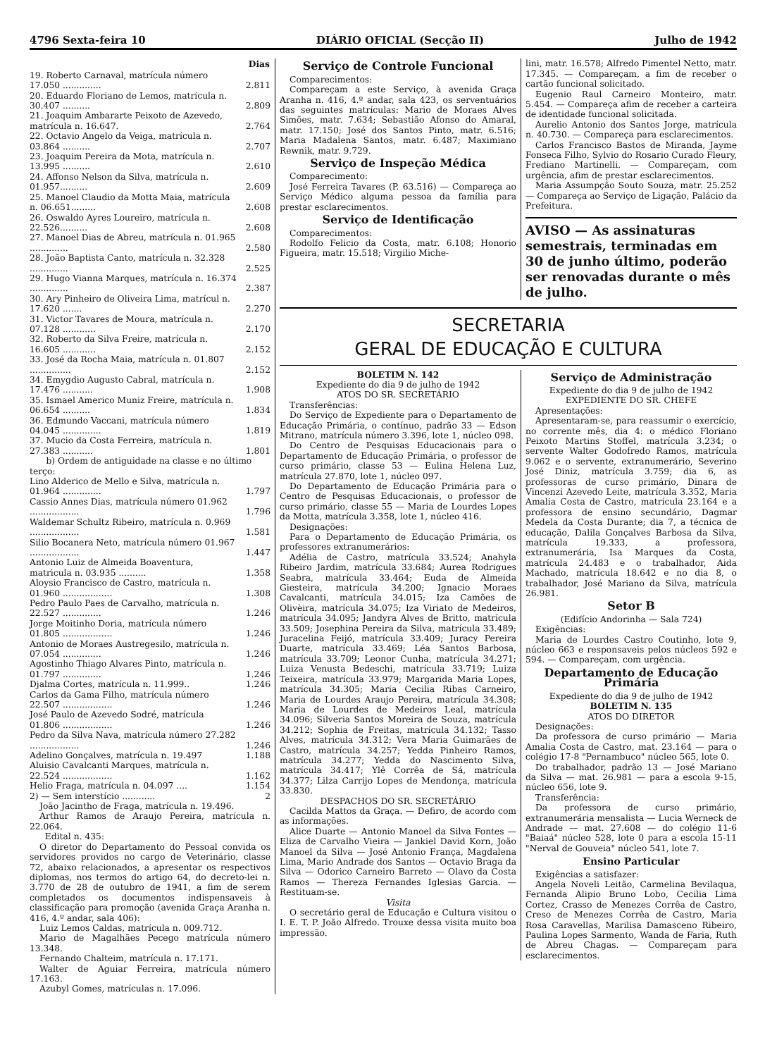4796 Sexta-feira 10 DIÁRIO OFICIAL (Secção II) Julho de 1942
| | Dias |
| --- | --- |
| 19. Roberto Carnaval, matrícula número 17.050 .............. | 2.811 |
| 20. Eduardo Floriano de Lemos, matrícula n. 30.407 .......... | 2.809 |
| 21. Joaquim Ambararte Peixoto de Azevedo, matrícula n. 16.647. | 2.764 |
| 22. Octavio Angelo da Veiga, matrícula n. 03.864 .......... | 2.707 |
| 23. Joaquim Pereira da Mota, matrícula n. 13.995 .......... | 2.610 |
| 24. Affonso Nelson da Silva, matrícula n. 01.957.......... | 2.609 |
| 25. Manoel Claudio da Motta Maia, matrícula n. 06.651......... | 2.608 |
| 26. Oswaldo Ayres Loureiro, matrícula n. 22.526.......... | 2.608 |
| 27. Manoel Dias de Abreu, matrícula n. 01.965 .............. | 2.580 |
| 28. João Baptista Canto, matrícula n. 32.328 .............. | 2.525 |
| 29. Hugo Vianna Marques, matrícula n. 16.374 .............. | 2.387 |
| 30. Ary Pinheiro de Oliveira Lima, matrícul n. 17.620 ....... | 2.270 |
| 31. Victor Tavares de Moura, matrícula n. 07.128 ............ | 2.170 |
| 32. Roberto da Silva Freire, matrícula n. 16.605 ............ | 2.152 |
| 33. José da Rocha Maia, matrícula n. 01.807 ............... | 2.152 |
| 34. Emygdio Augusto Cabral, matrícula n. 17.476 ........... | 1.908 |
| 35. Ismael Americo Muniz Freire, matrícula n. 06.654 .......... | 1.834 |
| 36. Edmundo Vaccani, matrícula número 04.045 .............. | 1.819 |
| 37. Mucio da Costa Ferreira, matrícula n. 27.383 ........... | 1.801 |
| b) Ordem de antiguidade na classe e no último terço: | |
| Lino Alderico de Mello e Silva, matrícula n. 01.964 .............. | 1.797 |
| Cassio Annes Dias, matrícula número 01.962 .................. | 1.796 |
| Waldemar Schultz Ribeiro, matrícula n. 0.969 .................. | 1.581 |
| Silio Bocanera Neto, matrícula número 01.967 .................. | 1.447 |
| Antonio Luiz de Almeida Boaventura, matricula n. 03.935 .......... | 1.358 |
| Aloysio Francisco de Castro, matrícula n. 01.960 .................. | 1.308 |
| Pedro Paulo Paes de Carvalho, matrícula n. 22.527 .............. | 1.246 |
| Jorge Moitinho Doria, matrícula número 01.805 .................. | 1.246 |
| Antonio de Moraes Austregesilo, matrícula n. 07.054 .............. | 1.246 |
| Agostinho Thiago Alvares Pinto, matrícula n. 01.797 .............. | 1.246 |
| Djalma Cortes, matrícula n. 11.999.. | 1.246 |
| Carlos da Gama Filho, matrícula número 22.507 .................. | 1.246 |
| José Paulo de Azevedo Sodré, matrícula 01.806 .................. | 1.246 |
| Pedro da Silva Nava, matrícula número 27.282 .................. | 1.246 |
| Adelino Gonçalves, matrícula n. 19.497 | 1.188 |
| Aluisio Cavalcanti Marques, matrícula n. 22.524 .................. | 1.162 |
| Helio Fraga, matrícula n. 04.097 .... | 1.154 |
| 2) — Sem interstício ............ | 2 |
João Jacintho de Fraga, matrícula n. 19.496.
Arthur Ramos de Araujo Pereira, matrícula n. 22.064.
Edital n. 435:
O diretor do Departamento do Pessoal convida os servidores providos no cargo de Veterinário, classe 72, abaixo relacionados, a apresentar os respectivos diplomas, nos termos do artigo 64, do decreto-lei n. 3.770 de 28 de outubro de 1941, a fim de serem completados os documentos indispensaveis à classificação para promoção (avenida Graça Aranha n. 416, 4.º andar, sala 406):
Luiz Lemos Caldas, matrícula n. 009.712.
Mario de Magalhães Pecego matrícula número 13.348.
Fernando Chalteim, matrícula n. 17.171.
Walter de Aguiar Ferreira, matrícula número 17.163.
Azubyl Gomes, matrículas n. 17.096.
Serviço de Controle Funcional
Comparecimentos:
Compareçam a este Serviço, à avenida Graça Aranha n. 416, 4.º andar, sala 423, os serventuários das seguintes matrículas: Mario de Moraes Alves Simões, matr. 7.634; Sebastião Afonso do Amaral, matr. 17.150; José dos Santos Pinto, matr. 6.516; Maria Madalena Santos, matr. 6.487; Maximiano Rewnik, matr. 9.729.
Serviço de Inspeção Médica
Comparecimento:
José Ferreira Tavares (P. 63.516) — Compareça ao Serviço Médico alguma pessoa da família para prestar esclarecimentos.
Serviço de Identificação
Comparecimentos:
Rodolfo Felicio da Costa, matr. 6.108; Honorio Figueira, matr. 15.518; Virgilio Miche-
lini, matr. 16.578; Alfredo Pimentel Netto, matr. 17.345. — Compareçam, a fim de receber o cartão funcional solicitado.
Eugenio Raul Carneiro Monteiro, matr. 5.454. — Compareça afim de receber a carteira de identidade funcional solicitada.
Aurelio Antonio dos Santos Jorge, matrícula n. 40.730. — Compareça para esclarecimentos.
Carlos Francisco Bastos de Miranda, Jayme Fonseca Filho, Sylvio do Rosario Curado Fleury, Frediano Martinelli. — Compareçam, com urgência, afim de prestar esclarecimentos.
Maria Assumpção Souto Souza, matr. 25.252 — Compareça ao Serviço de Ligação, Palácio da Prefeitura.
AVISO — As assinaturas semestrais, terminadas em 30 de junho último, poderão ser renovadas durante o mês de julho.
SECRETARIA
GERAL DE EDUCAÇÃO E CULTURA
BOLETIM N. 142
Expediente do dia 9 de julho de 1942
ATOS DO SR. SECRETÁRIO
Transferências:
Do Serviço de Expediente para o Departamento de Educação Primária, o contínuo, padrão 33 — Edson Mitrano, matrícula número 3.396, lote 1, núcleo 098.
Do Centro de Pesquisas Educacionais para o Departamento de Educação Primária, o professor de curso primário, classe 53 — Eulina Helena Luz, matrícula 27.870, lote 1, núcleo 097.
Do Departamento de Educação Primária para o Centro de Pesquisas Educacionais, o professor de curso primário, classe 55 — Maria de Lourdes Lopes da Motta, matrícula 3.358, lote 1, núcleo 416.
Designações:
Para o Departamento de Educação Primária, os professores extranumerários:
Adélia de Castro, matrícula 33.524; Anahyla Ribeiro Jardim, matrícula 33.684; Aurea Rodrigues Seabra, matrícula 33.464; Euda de Almeida Giesteira, matrícula 34.200; Ignacio Moraes Cavalcanti, matrícula 34.015; Iza Camões de Olivèira, matrícula 34.075; Iza Viriato de Medeiros, matrícula 34.095; Jandyra Alves de Britto, matrícula 33.509; Josephina Pereira da Silva, matrícula 33.489; Juracelina Feijó, matrícula 33.409; Juracy Pereira Duarte, matrícula 33.469; Léa Santos Barbosa, matrícula 33.709; Leonor Cunha, matrícula 34.271; Luiza Venusta Bedeschi, matrícula 33.719; Luiza Teixeira, matrícula 33.979; Margarida Maria Lopes, matrícula 34.305; Maria Cecilia Ribas Carneiro, Maria de Lourdes Araujo Pereira, matrícula 34.308; Maria de Lourdes de Medeiros Leal, matrícula 34.096; Silveria Santos Moreira de Souza, matrícula 34.212; Sophia de Freitas, matrícula 34.132; Tasso Alves, matrícula 34.312; Vera Maria Guimarães de Castro, matrícula 34.257; Yedda Pinheiro Ramos, matrícula 34.277; Yedda do Nascimento Silva, matrícula 34.417; Ylê Corrêa de Sá, matrícula 34.377; Lilza Carrijo Lopes de Mendonça, matrícula 33.830.
DESPACHOS DO SR. SECRETÁRIO
Cacilda Mattos da Graça. — Defiro, de acordo com as informações.
Alice Duarte — Antonio Manoel da Silva Fontes — Eliza de Carvalho Vieira — Jankiel David Korn, João Manoel da Silva — José Antonio França, Magdalena Lima, Mario Andrade dos Santos — Octavio Braga da Silva — Odorico Carneiro Barreto — Olavo da Costa Ramos — Thereza Fernandes Iglesias Garcia. — Restituam-se.
Visita
O secretário geral de Educação e Cultura visitou o I. E. T. P. João Alfredo. Trouxe dessa visita muito boa impressão.
Serviço de Administração
Expediente do dia 9 de julho de 1942
EXPEDIENTE DO SR. CHEFE
Apresentações:
Apresentaram-se, para reassumir o exercício, no corrente mês, dia 4: o médico Floriano Peixoto Martins Stoffel, matrícula 3.234; o servente Walter Godofredo Ramos, matrícula 9.062 e o servente, extranumerário, Severino José Diniz, matrícula 3.759; dia 6, as professoras de curso primário, Dinara de Vincenzi Azevedo Leite, matrícula 3.352, Maria Amalia Costa de Castro, matrícula 23.164 e a professora de ensino secundário, Dagmar Medela da Costa Durante; dia 7, a técnica de educação, Dalila Gonçalves Barbosa da Silva, matrícula 19.333, a professora, extranumerária, Isa Marques da Costa, matrícula 24.483 e o trabalhador, Aida Machado, matrícula 18.642 e no dia 8, o trabalhador, José Mariano da Silva, matrícula 26.981.
Setor B
(Edifício Andorinha — Sala 724)
Exigências:
Maria de Lourdes Castro Coutinho, lote 9, núcleo 663 e responsaveis pelos núcleos 592 e 594. — Compareçam, com urgência.
Departamento de Educação Primária
Expediente do dia 9 de julho de 1942
BOLETIM N. 135
ATOS DO DIRETOR
Designações:
Da professora de curso primário — Maria Amalia Costa de Castro, mat. 23.164 — para o colégio 17-8 "Pernambuco" núcleo 565, lote 0.
Do trabalhador, padrão 13 — José Mariano da Silva — mat. 26.981 — para a escola 9-15, núcleo 656, lote 9.
Transferência:
Da professora de curso primário, extranumerária mensalista — Lucia Werneck de Andrade — mat. 27.608 — do colégio 11-6 "Baiaá" núcleo 528, lote 0 para a escola 15-11 "Nerval de Gouveia" núcleo 541, lote 7.
Ensino Particular
Exigências a satisfazer:
Angela Noveli Leitão, Carmelina Bevilaqua, Fernanda Alipio Bruno Lobo, Cecilia Lima Cortez, Crasso de Menezes Corrêa de Castro, Creso de Menezes Corrêa de Castro, Maria Rosa Caravellas, Marilisa Damasceno Ribeiro, Paulina Lopes Sarmento, Wanda de Faria, Ruth de Abreu Chagas. — Compareçam para esclarecimentos.